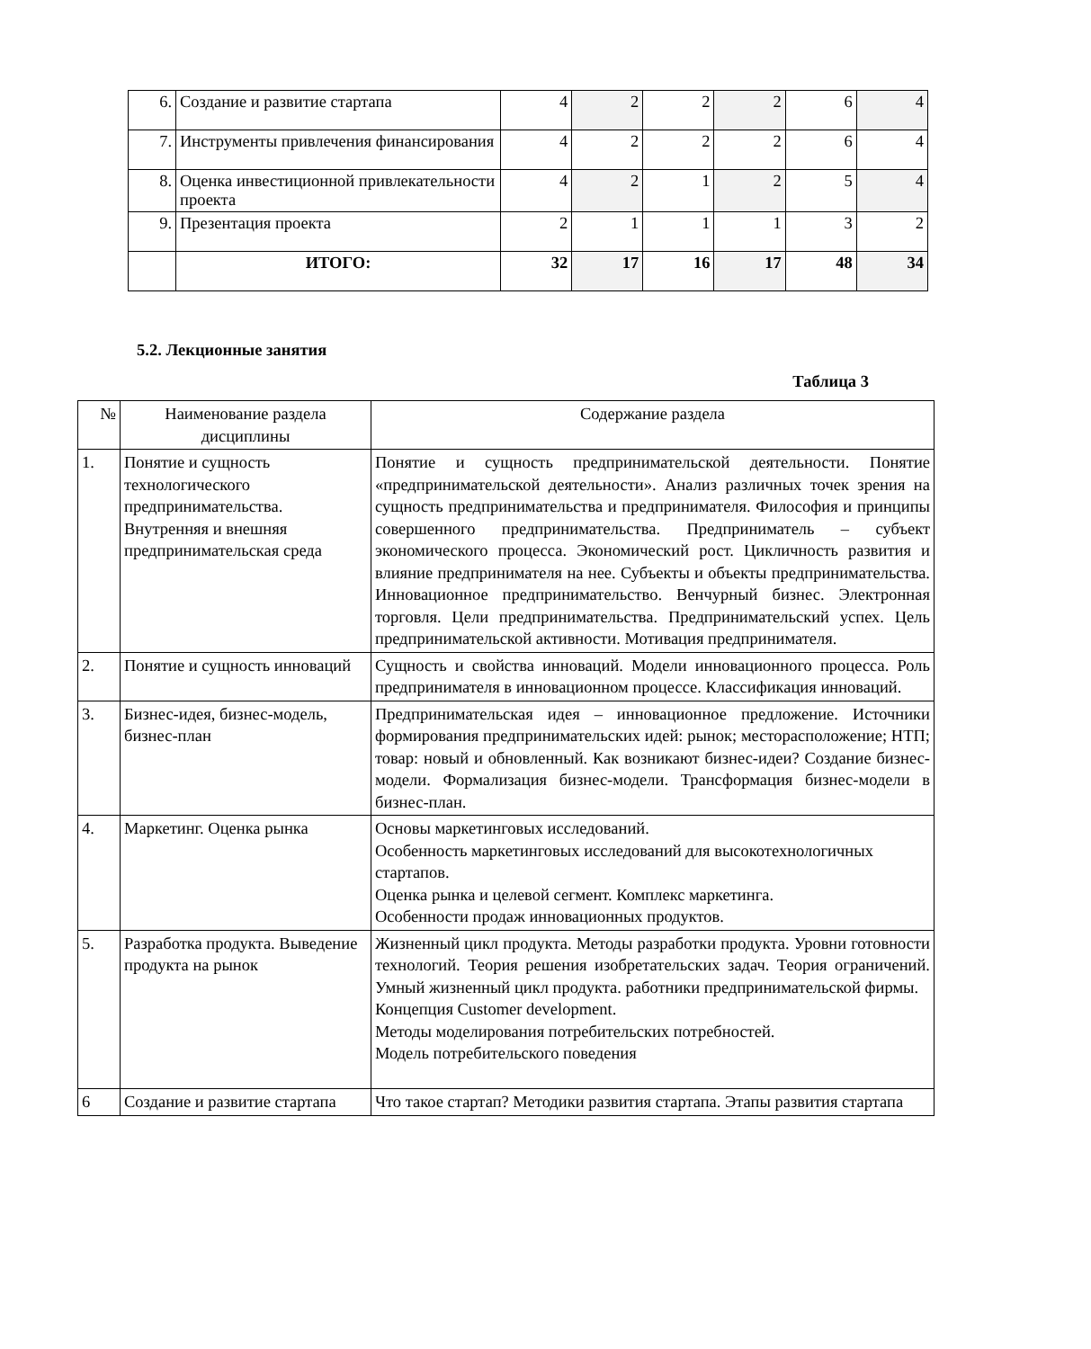| 6. | Создание и развитие стартапа | 4 | 2 | 2 | 2 | 6 | 4 |
| 7. | Инструменты привлечения финансирования | 4 | 2 | 2 | 2 | 6 | 4 |
| 8. | Оценка инвестиционной привлекательности проекта | 4 | 2 | 1 | 2 | 5 | 4 |
| 9. | Презентация проекта | 2 | 1 | 1 | 1 | 3 | 2 |
| | ИТОГО: | 32 | 17 | 16 | 17 | 48 | 34 |
5.2. Лекционные занятия
Таблица 3
| № | Наименование раздела дисциплины | Содержание раздела |
| 1. | Понятие и сущность технологического предпринимательства. Внутренняя и внешняя предпринимательская среда | Понятие и сущность предпринимательской деятельности. Понятие «предпринимательской деятельности». Анализ различных точек зрения на сущность предпринимательства и предпринимателя. Философия и принципы совершенного предпринимательства. Предприниматель – субъект экономического процесса. Экономический рост. Цикличность развития и влияние предпринимателя на нее. Субъекты и объекты предпринимательства. Инновационное предпринимательство. Венчурный бизнес. Электронная торговля. Цели предпринимательства. Предпринимательский успех. Цель предпринимательской активности. Мотивация предпринимателя. |
| 2. | Понятие и сущность инноваций | Сущность и свойства инноваций. Модели инновационного процесса. Роль предпринимателя в инновационном процессе. Классификация инноваций. |
| 3. | Бизнес-идея, бизнес-модель, бизнес-план | Предпринимательская идея – инновационное предложение. Источники формирования предпринимательских идей: рынок; месторасположение; НТП; товар: новый и обновленный. Как возникают бизнес-идеи? Создание бизнес-модели. Формализация бизнес-модели. Трансформация бизнес-модели в бизнес-план. |
| 4. | Маркетинг. Оценка рынка | Основы маркетинговых исследований. Особенность маркетинговых исследований для высокотехнологичных стартапов. Оценка рынка и целевой сегмент. Комплекс маркетинга. Особенности продаж инновационных продуктов. |
| 5. | Разработка продукта. Выведение продукта на рынок | Жизненный цикл продукта. Методы разработки продукта. Уровни готовности технологий. Теория решения изобретательских задач. Теория ограничений. Умный жизненный цикл продукта. работники предпринимательской фирмы. Концепция Customer development. Методы моделирования потребительских потребностей. Модель потребительского поведения |
| 6 | Создание и развитие стартапа | Что такое стартап? Методики развития стартапа. Этапы развития стартапа |